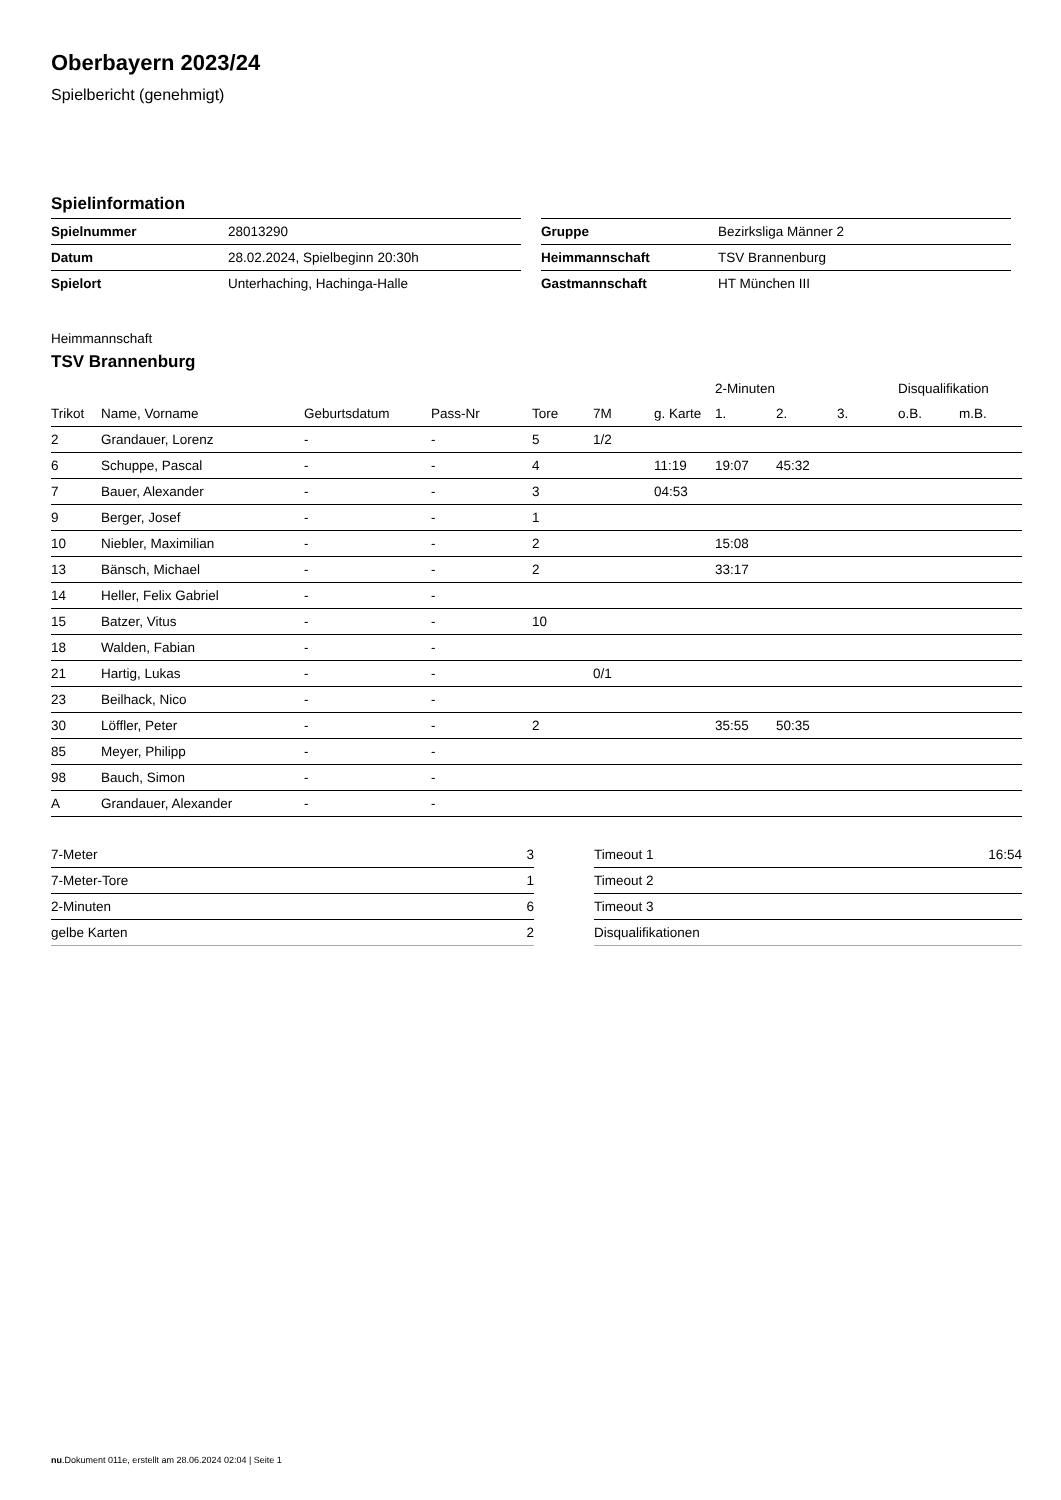Oberbayern 2023/24
Spielbericht (genehmigt)
Spielinformation
| Spielnummer | 28013290 |
| Datum | 28.02.2024, Spielbeginn 20:30h |
| Spielort | Unterhaching, Hachinga-Halle |
| Gruppe | Bezirksliga Männer 2 |
| Heimmannschaft | TSV Brannenburg |
| Gastmannschaft | HT München III |
Heimmannschaft
TSV Brannenburg
| | | | | | | | 2-Minuten | | | Disqualifikation | |
| --- | --- | --- | --- | --- | --- | --- | --- | --- | --- | --- | --- |
| Trikot | Name, Vorname | Geburtsdatum | Pass-Nr | Tore | 7M | g. Karte | 1. | 2. | 3. | o.B. | m.B. |
| 2 | Grandauer, Lorenz | - | - | 5 | 1/2 | | | | | | |
| 6 | Schuppe, Pascal | - | - | 4 | | 11:19 | 19:07 | 45:32 | | | |
| 7 | Bauer, Alexander | - | - | 3 | | 04:53 | | | | | |
| 9 | Berger, Josef | - | - | 1 | | | | | | | |
| 10 | Niebler, Maximilian | - | - | 2 | | | 15:08 | | | | |
| 13 | Bänsch, Michael | - | - | 2 | | | 33:17 | | | | |
| 14 | Heller, Felix Gabriel | - | - | | | | | | | | |
| 15 | Batzer, Vitus | - | - | 10 | | | | | | | |
| 18 | Walden, Fabian | - | - | | | | | | | | |
| 21 | Hartig, Lukas | - | - | | 0/1 | | | | | | |
| 23 | Beilhack, Nico | - | - | | | | | | | | |
| 30 | Löffler, Peter | - | - | 2 | | | 35:55 | 50:35 | | | |
| 85 | Meyer, Philipp | - | - | | | | | | | | |
| 98 | Bauch, Simon | - | - | | | | | | | | |
| A | Grandauer, Alexander | - | - | | | | | | | | |
| 7-Meter | 3 |
| 7-Meter-Tore | 1 |
| 2-Minuten | 6 |
| gelbe Karten | 2 |
| Timeout 1 | 16:54 |
| Timeout 2 | |
| Timeout 3 | |
| Disqualifikationen | |
nu.Dokument 011e, erstellt am 28.06.2024 02:04 | Seite 1